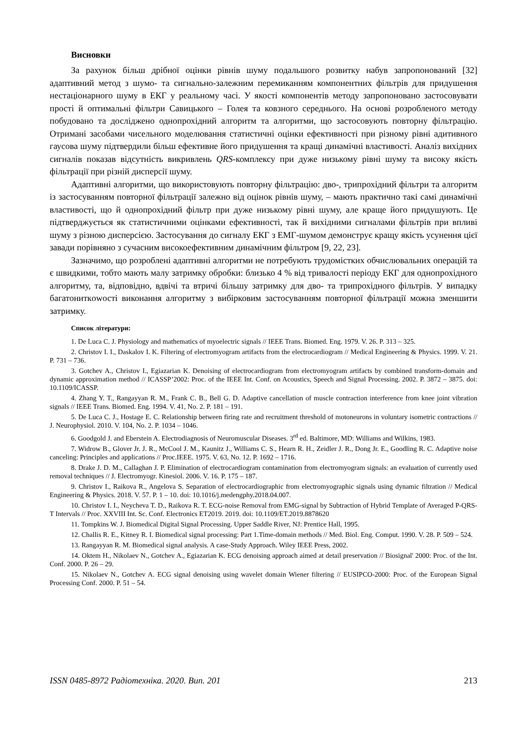Висновки
За рахунок більш дрібної оцінки рівнів шуму подальшого розвитку набув запропонований [32] адаптивний метод з шумо- та сигнально-залежним перемиканням компонентних фільтрів для придушення нестаціонарного шуму в ЕКГ у реальному часі. У якості компонентів методу запропоновано застосовувати прості й оптимальні фільтри Савицького – Голея та ковзного середнього. На основі розробленого методу побудовано та досліджено однопрохідний алгоритм та алгоритми, що застосовують повторну фільтрацію. Отримані засобами чисельного моделювання статистичні оцінки ефективності при різному рівні адитивного гаусова шуму підтвердили більш ефективне його придушення та кращі динамічні властивості. Аналіз вихідних сигналів показав відсутність викривлень QRS-комплексу при дуже низькому рівні шуму та високу якість фільтрації при різній дисперсії шуму.
Адаптивні алгоритми, що використовують повторну фільтрацію: дво-, трипрохідний фільтри та алгоритм із застосуванням повторної фільтрації залежно від оцінок рівнів шуму, – мають практично такі самі динамічні властивості, що й однопрохідний фільтр при дуже низькому рівні шуму, але краще його придушують. Це підтверджується як статистичними оцінками ефективності, так й вихідними сигналами фільтрів при впливі шуму з різною дисперсією. Застосування до сигналу ЕКГ з ЕМГ-шумом демонструє кращу якість усунення цієї завади порівняно з сучасним високоефективним динамічним фільтром [9, 22, 23].
Зазначимо, що розроблені адаптивні алгоритми не потребують трудомістких обчислювальних операцій та є швидкими, тобто мають малу затримку обробки: близько 4 % від тривалості періоду ЕКГ для однопрохідного алгоритму, та, відповідно, вдвічі та втричі більшу затримку для дво- та трипрохідного фільтрів. У випадку багатониткowості виконання алгоритму з вибірковим застосуванням повторної фільтрації можна зменшити затримку.
Список літератури:
1. De Luca C. J. Physiology and mathematics of myoelectric signals // IEEE Trans. Biomed. Eng. 1979. V. 26. P. 313 – 325.
2. Christov I. I., Daskalov I. K. Filtering of electromyogram artifacts from the electrocardiogram // Medical Engineering & Physics. 1999. V. 21. P. 731 – 736.
3. Gotchev A., Christov I., Egiazarian K. Denoising of electrocardiogram from electromyogram artifacts by combined transform-domain and dynamic approximation method // ICASSP’2002: Proc. of the IEEE Int. Conf. on Acoustics, Speech and Signal Processing. 2002. P. 3872 – 3875. doi: 10.1109/ICASSP.
4. Zhang Y. T., Rangayyan R. M., Frank C. B., Bell G. D. Adaptive cancellation of muscle contraction interference from knee joint vibration signals // IEEE Trans. Biomed. Eng. 1994. V. 41, No. 2. P. 181 – 191.
5. De Luca C. J., Hostage E. C. Relationship between firing rate and recruitment threshold of motoneurons in voluntary isometric contractions // J. Neurophysiol. 2010. V. 104, No. 2. P. 1034 – 1046.
6. Goodgold J. and Eberstein A. Electrodiagnosis of Neuromuscular Diseases. 3<sup>rd</sup> ed. Baltimore, MD: Williams and Wilkins, 1983.
7. Widrow B., Glover Jr. J. R., McCool J. M., Kaunitz J., Williams C. S., Hearn R. H., Zeidler J. R., Dong Jr. E., Goodling R. C. Adaptive noise canceling: Principles and applications // Proc.IEEE. 1975. V. 63, No. 12. P. 1692 – 1716.
8. Drake J. D. M., Callaghan J. P. Elimination of electrocardiogram contamination from electromyogram signals: an evaluation of currently used removal techniques // J. Electromyogr. Kinesiol. 2006. V. 16. P. 175 – 187.
9. Christov I., Raikova R., Angelova S. Separation of electrocardiographic from electromyographic signals using dynamic filtration // Medical Engineering & Physics. 2018. V. 57. P. 1 – 10. doi: 10.1016/j.medengphy.2018.04.007.
10. Christov I. I., Neycheva T. D., Raikova R. T. ECG-noise Removal from EMG-signal by Subtraction of Hybrid Template of Averaged P-QRS-T Intervals // Proc. XXVIII Int. Sc. Conf. Electronics ET2019. 2019. doi: 10.1109/ET.2019.8878620
11. Tompkins W. J. Biomedical Digital Signal Processing. Upper Saddle River, NJ: Prentice Hall, 1995.
12. Challis R. E., Kitney R. I. Biomedical signal processing: Part 1.Time-domain methods // Med. Biol. Eng. Comput. 1990. V. 28. P. 509 – 524.
13. Rangayyan R. M. Biomedical signal analysis. A case-Study Approach. Wiley IEEE Press, 2002.
14. Oktem H., Nikolaev N., Gotchev A., Egiazarian K. ECG denoising approach aimed at detail preservation // Biosignal' 2000: Proc. of the Int. Conf. 2000. P. 26 – 29.
15. Nikolaev N., Gotchev A. ECG signal denoising using wavelet domain Wiener filtering // EUSIPCO-2000: Proc. of the European Signal Processing Conf. 2000. P. 51 – 54.
ISSN 0485-8972 Радіотехніка. 2020. Вип. 201 213